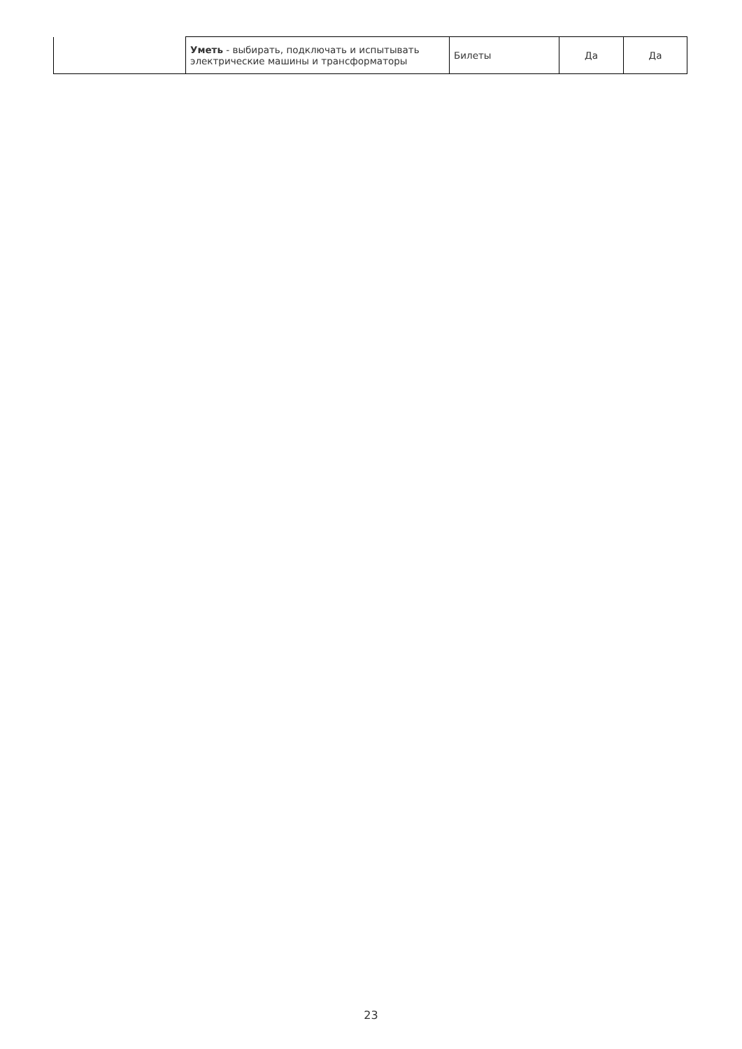| | Уметь - выбирать, подключать и испытывать электрические машины и трансформаторы | Билеты | Да | Да |
23